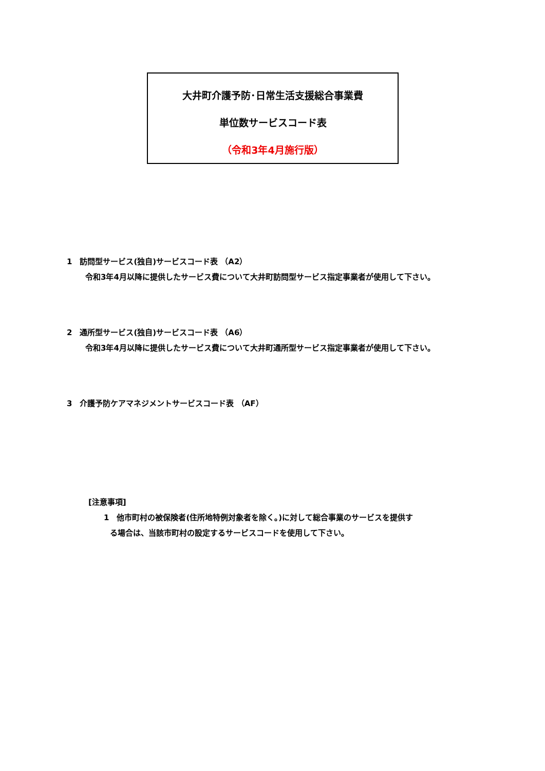大井町介護予防･日常生活支援総合事業費
単位数サービスコード表
（令和3年4月施行版）
1　訪問型サービス(独自)サービスコード表 （A2）
令和3年4月以降に提供したサービス費について大井町訪問型サービス指定事業者が使用して下さい。
2　通所型サービス(独自)サービスコード表 （A6）
令和3年4月以降に提供したサービス費について大井町通所型サービス指定事業者が使用して下さい。
3　介護予防ケアマネジメントサービスコード表 （AF）
[注意事項]
1　他市町村の被保険者(住所地特例対象者を除く。)に対して総合事業のサービスを提供す
る場合は、当該市町村の設定するサービスコードを使用して下さい。